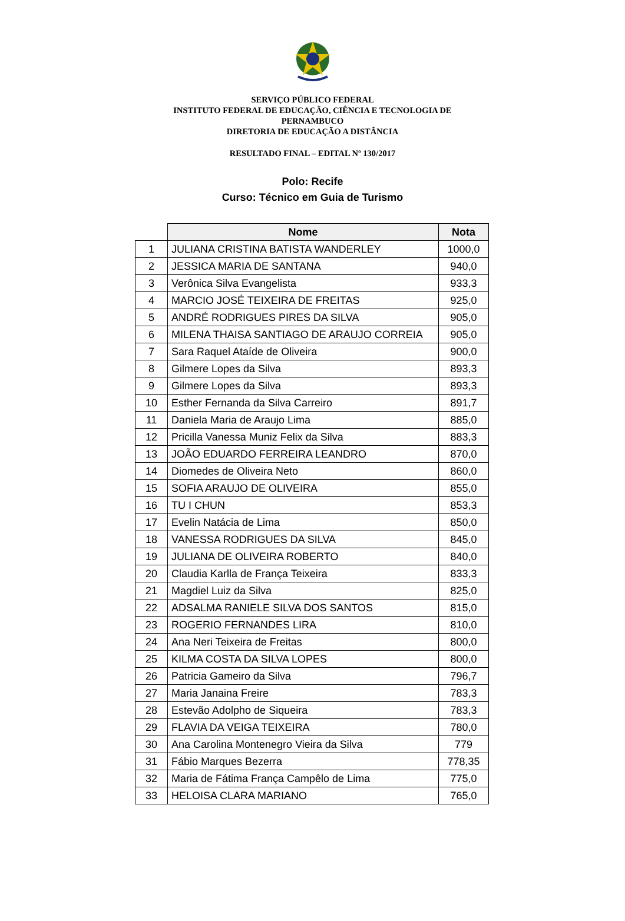SERVIÇO PÚBLICO FEDERAL
INSTITUTO FEDERAL DE EDUCAÇÃO, CIÊNCIA E TECNOLOGIA DE
PERNAMBUCO
DIRETORIA DE EDUCAÇÃO A DISTÂNCIA
RESULTADO FINAL – EDITAL Nº 130/2017
Polo: Recife
Curso: Técnico em Guia de Turismo
| | Nome | Nota |
| --- | --- | --- |
| 1 | JULIANA CRISTINA BATISTA WANDERLEY | 1000,0 |
| 2 | JESSICA MARIA DE SANTANA | 940,0 |
| 3 | Verônica Silva Evangelista | 933,3 |
| 4 | MARCIO JOSÉ TEIXEIRA DE FREITAS | 925,0 |
| 5 | ANDRÉ RODRIGUES PIRES DA SILVA | 905,0 |
| 6 | MILENA THAISA SANTIAGO DE ARAUJO CORREIA | 905,0 |
| 7 | Sara Raquel Ataíde de Oliveira | 900,0 |
| 8 | Gilmere Lopes da Silva | 893,3 |
| 9 | Gilmere Lopes da Silva | 893,3 |
| 10 | Esther Fernanda da Silva Carreiro | 891,7 |
| 11 | Daniela Maria de Araujo Lima | 885,0 |
| 12 | Pricilla Vanessa Muniz Felix da Silva | 883,3 |
| 13 | JOÃO EDUARDO FERREIRA LEANDRO | 870,0 |
| 14 | Diomedes de Oliveira Neto | 860,0 |
| 15 | SOFIA ARAUJO DE OLIVEIRA | 855,0 |
| 16 | TU I CHUN | 853,3 |
| 17 | Evelin Natácia de Lima | 850,0 |
| 18 | VANESSA RODRIGUES DA SILVA | 845,0 |
| 19 | JULIANA DE OLIVEIRA ROBERTO | 840,0 |
| 20 | Claudia Karlla de França Teixeira | 833,3 |
| 21 | Magdiel Luiz da Silva | 825,0 |
| 22 | ADSALMA RANIELE SILVA DOS SANTOS | 815,0 |
| 23 | ROGERIO FERNANDES LIRA | 810,0 |
| 24 | Ana Neri Teixeira de Freitas | 800,0 |
| 25 | KILMA COSTA DA SILVA LOPES | 800,0 |
| 26 | Patricia Gameiro da Silva | 796,7 |
| 27 | Maria Janaina Freire | 783,3 |
| 28 | Estevão Adolpho de Siqueira | 783,3 |
| 29 | FLAVIA DA VEIGA TEIXEIRA | 780,0 |
| 30 | Ana Carolina Montenegro Vieira da Silva | 779 |
| 31 | Fábio Marques Bezerra | 778,35 |
| 32 | Maria de Fátima França Campêlo de Lima | 775,0 |
| 33 | HELOISA CLARA MARIANO | 765,0 |